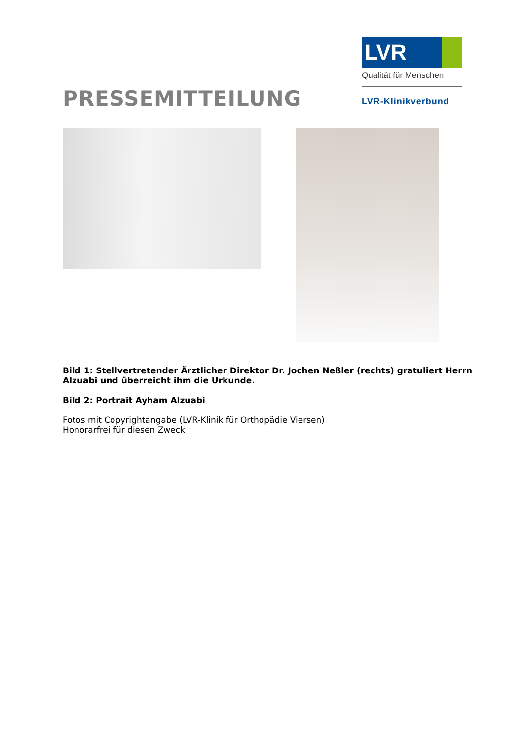PRESSEMITTEILUNG
LVR
Qualität für Menschen
LVR-Klinikverbund
Bild 1: Stellvertretender Ärztlicher Direktor Dr. Jochen Neßler (rechts) gratuliert Herrn Alzuabi und überreicht ihm die Urkunde.
Bild 2: Portrait Ayham Alzuabi
Fotos mit Copyrightangabe (LVR-Klinik für Orthopädie Viersen)
Honorarfrei für diesen Zweck